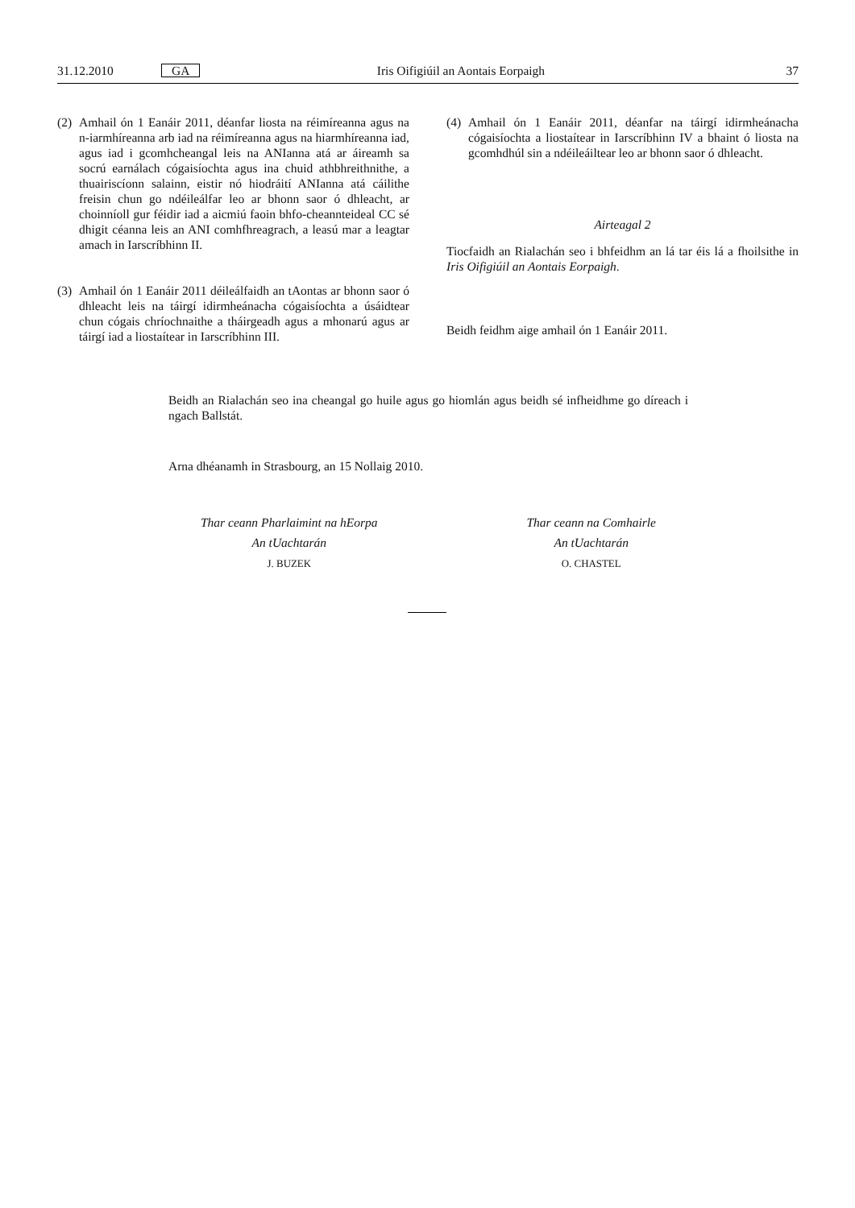31.12.2010 GA Iris Oifigiúil an Aontais Eorpaigh 37
(2)
Amhail ón 1 Eanáir 2011, déanfar liosta na réimíreanna agus na n-iarmhíreanna arb iad na réimíreanna agus na hiarmhíreanna iad, agus iad i gcomhcheangal leis na ANIanna atá ar áireamh sa socrú earnálach cógaisíochta agus ina chuid athbhreithnithe, a thuairiscíonn salainn, eistir nó hiodráití ANIanna atá cáilithe freisin chun go ndéi­leálfar leo ar bhonn saor ó dhleacht, ar choinníoll gur féidir iad a aicmiú faoin bhfo-cheannteideal CC sé dhigit céanna leis an ANI comhfhreagrach, a leasú mar a leagtar amach in Iarscríbhinn II.
(3)
Amhail ón 1 Eanáir 2011 déileálfaidh an tAontas ar bhonn saor ó dhleacht leis na táirgí idirmheánacha cógaisíochta a úsáidtear chun cógais chríochnaithe a tháirgeadh agus a mhonarú agus ar táirgí iad a liostaítear in Iarscríbhinn III.
(4)
Amhail ón 1 Eanáir 2011, déanfar na táirgí idirmheánacha cógaisíochta a liostaítear in Iarscríbhinn IV a bhaint ó liosta na gcomhdhúl sin a ndéileáiltear leo ar bhonn saor ó dhleacht.
Airteagal 2
Tiocfaidh an Rialachán seo i bhfeidhm an lá tar éis lá a fhoilsithe in Iris Oifigiúil an Aontais Eorpaigh.
Beidh feidhm aige amhail ón 1 Eanáir 2011.
Beidh an Rialachán seo ina cheangal go huile agus go hiomlán agus beidh sé infheidhme go díreach i ngach Ballstát.
Arna dhéanamh in Strasbourg, an 15 Nollaig 2010.
Thar ceann Pharlaimint na hEorpa
An tUachtarán
J. BUZEK
Thar ceann na Comhairle
An tUachtarán
O. CHASTEL